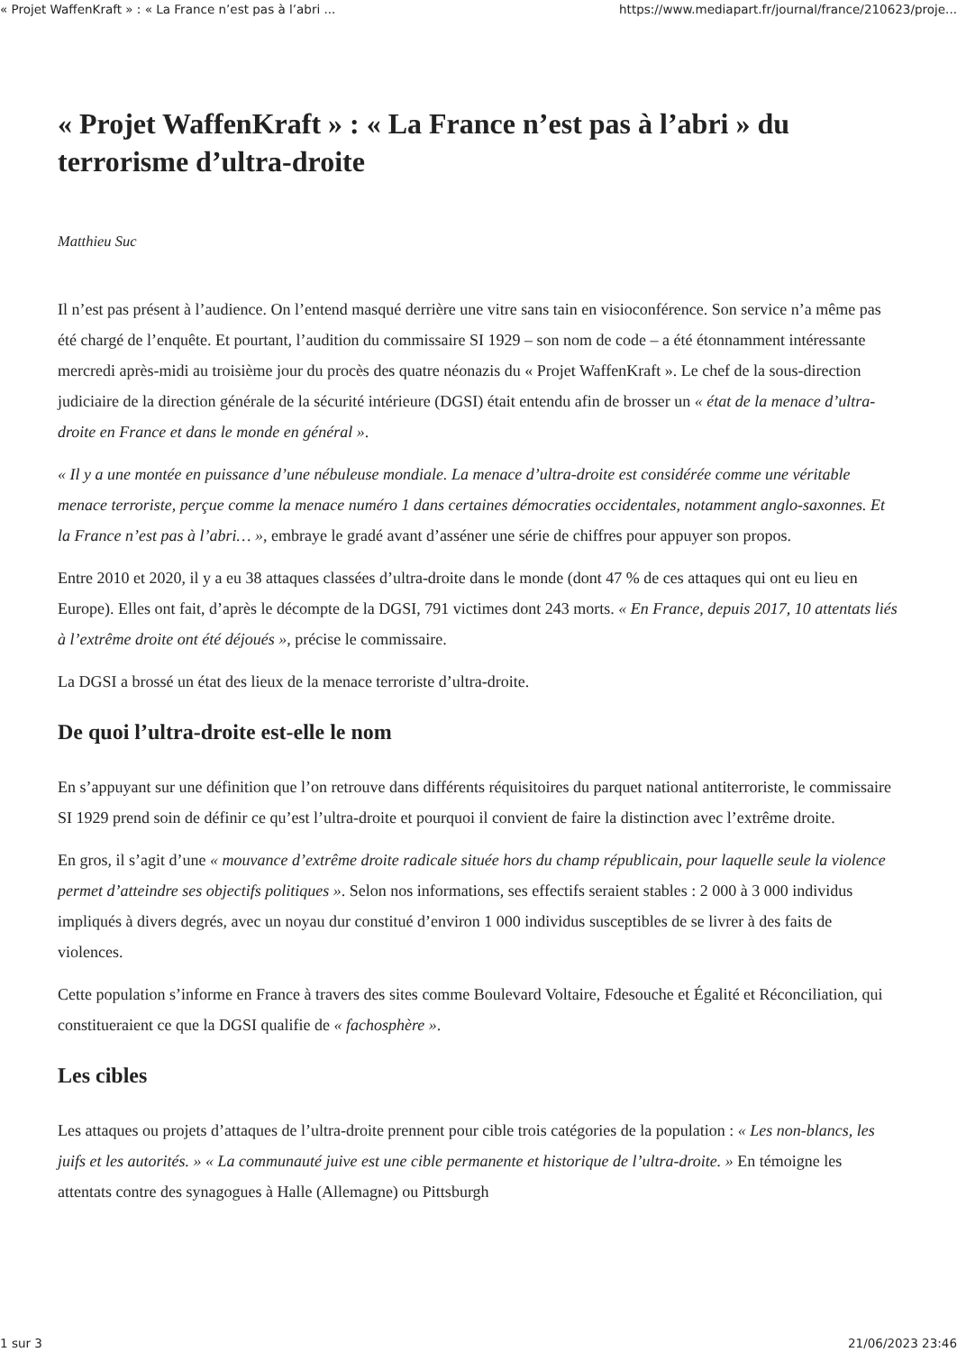« Projet WaffenKraft » : « La France n’est pas à l’abri ... https://www.mediapart.fr/journal/france/210623/proje...
« Projet WaffenKraft » : « La France n’est pas à l’abri » du terrorisme d’ultra-droite
Matthieu Suc
Il n’est pas présent à l’audience. On l’entend masqué derrière une vitre sans tain en visioconférence. Son service n’a même pas été chargé de l’enquête. Et pourtant, l’audition du commissaire SI 1929 – son nom de code – a été étonnamment intéressante mercredi après-midi au troisième jour du procès des quatre néonazis du « Projet WaffenKraft ». Le chef de la sous-direction judiciaire de la direction générale de la sécurité intérieure (DGSI) était entendu afin de brosser un « état de la menace d’ultra-droite en France et dans le monde en général ».
« Il y a une montée en puissance d’une nébuleuse mondiale. La menace d’ultra-droite est considérée comme une véritable menace terroriste, perçue comme la menace numéro 1 dans certaines démocraties occidentales, notamment anglo-saxonnes. Et la France n’est pas à l’abri… », embraye le gradé avant d’asséner une série de chiffres pour appuyer son propos.
Entre 2010 et 2020, il y a eu 38 attaques classées d’ultra-droite dans le monde (dont 47 % de ces attaques qui ont eu lieu en Europe). Elles ont fait, d’après le décompte de la DGSI, 791 victimes dont 243 morts. « En France, depuis 2017, 10 attentats liés à l’extrême droite ont été déjoués », précise le commissaire.
La DGSI a brossé un état des lieux de la menace terroriste d’ultra-droite.
De quoi l’ultra-droite est-elle le nom
En s’appuyant sur une définition que l’on retrouve dans différents réquisitoires du parquet national antiterroriste, le commissaire SI 1929 prend soin de définir ce qu’est l’ultra-droite et pourquoi il convient de faire la distinction avec l’extrême droite.
En gros, il s’agit d’une « mouvance d’extrême droite radicale située hors du champ républicain, pour laquelle seule la violence permet d’atteindre ses objectifs politiques ». Selon nos informations, ses effectifs seraient stables : 2 000 à 3 000 individus impliqués à divers degrés, avec un noyau dur constitué d’environ 1 000 individus susceptibles de se livrer à des faits de violences.
Cette population s’informe en France à travers des sites comme Boulevard Voltaire, Fdesouche et Égalité et Réconciliation, qui constitueraient ce que la DGSI qualifie de « fachosphère ».
Les cibles
Les attaques ou projets d’attaques de l’ultra-droite prennent pour cible trois catégories de la population : « Les non-blancs, les juifs et les autorités. » « La communauté juive est une cible permanente et historique de l’ultra-droite. » En témoigne les attentats contre des synagogues à Halle (Allemagne) ou Pittsburgh
1 sur 3 21/06/2023 23:46